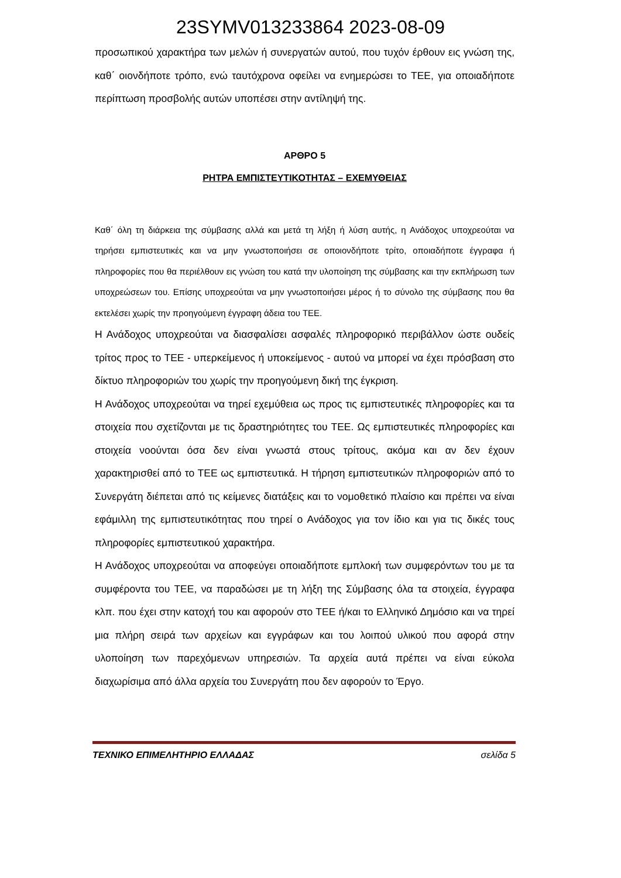23SYMV013233864 2023-08-09
προσωπικού χαρακτήρα των μελών ή συνεργατών αυτού, που τυχόν έρθουν εις γνώση της, καθ΄ οιονδήποτε τρόπο, ενώ ταυτόχρονα οφείλει να ενημερώσει το ΤΕΕ, για οποιαδήποτε περίπτωση προσβολής αυτών υποπέσει στην αντίληψή της.
ΑΡΘΡΟ 5
ΡΗΤΡΑ ΕΜΠΙΣΤΕΥΤΙΚΟΤΗΤΑΣ – ΕΧΕΜΥΘΕΙΑΣ
Καθ΄ όλη τη διάρκεια της σύμβασης αλλά και μετά τη λήξη ή λύση αυτής, η Ανάδοχος υποχρεούται να τηρήσει εμπιστευτικές και να μην γνωστοποιήσει σε οποιονδήποτε τρίτο, οποιαδήποτε έγγραφα ή πληροφορίες που θα περιέλθουν εις γνώση του κατά την υλοποίηση της σύμβασης και την εκπλήρωση των υποχρεώσεων του. Επίσης υποχρεούται να μην γνωστοποιήσει μέρος ή το σύνολο της σύμβασης που θα εκτελέσει χωρίς την προηγούμενη έγγραφη άδεια του ΤΕΕ.
Η Ανάδοχος υποχρεούται να διασφαλίσει ασφαλές πληροφορικό περιβάλλον ώστε ουδείς τρίτος προς το ΤΕΕ - υπερκείμενος ή υποκείμενος - αυτού να μπορεί να έχει πρόσβαση στο δίκτυο πληροφοριών του χωρίς την προηγούμενη δική της έγκριση.
Η Ανάδοχος υποχρεούται να τηρεί εχεμύθεια ως προς τις εμπιστευτικές πληροφορίες και τα στοιχεία που σχετίζονται με τις δραστηριότητες του ΤΕΕ. Ως εμπιστευτικές πληροφορίες και στοιχεία νοούνται όσα δεν είναι γνωστά στους τρίτους, ακόμα και αν δεν έχουν χαρακτηρισθεί από το ΤΕΕ ως εμπιστευτικά. Η τήρηση εμπιστευτικών πληροφοριών από το Συνεργάτη διέπεται από τις κείμενες διατάξεις και το νομοθετικό πλαίσιο και πρέπει να είναι εφάμιλλη της εμπιστευτικότητας που τηρεί ο Ανάδοχος για τον ίδιο και για τις δικές τους πληροφορίες εμπιστευτικού χαρακτήρα.
Η Ανάδοχος υποχρεούται να αποφεύγει οποιαδήποτε εμπλοκή των συμφερόντων του με τα συμφέροντα του ΤΕΕ, να παραδώσει με τη λήξη της Σύμβασης όλα τα στοιχεία, έγγραφα κλπ. που έχει στην κατοχή του και αφορούν στο ΤΕΕ ή/και το Ελληνικό Δημόσιο και να τηρεί μια πλήρη σειρά των αρχείων και εγγράφων και του λοιπού υλικού που αφορά στην υλοποίηση των παρεχόμενων υπηρεσιών. Τα αρχεία αυτά πρέπει να είναι εύκολα διαχωρίσιμα από άλλα αρχεία του Συνεργάτη που δεν αφορούν το Έργο.
ΤΕΧΝΙΚΟ ΕΠΙΜΕΛΗΤΗΡΙΟ ΕΛΛΑΔΑΣ σελίδα 5